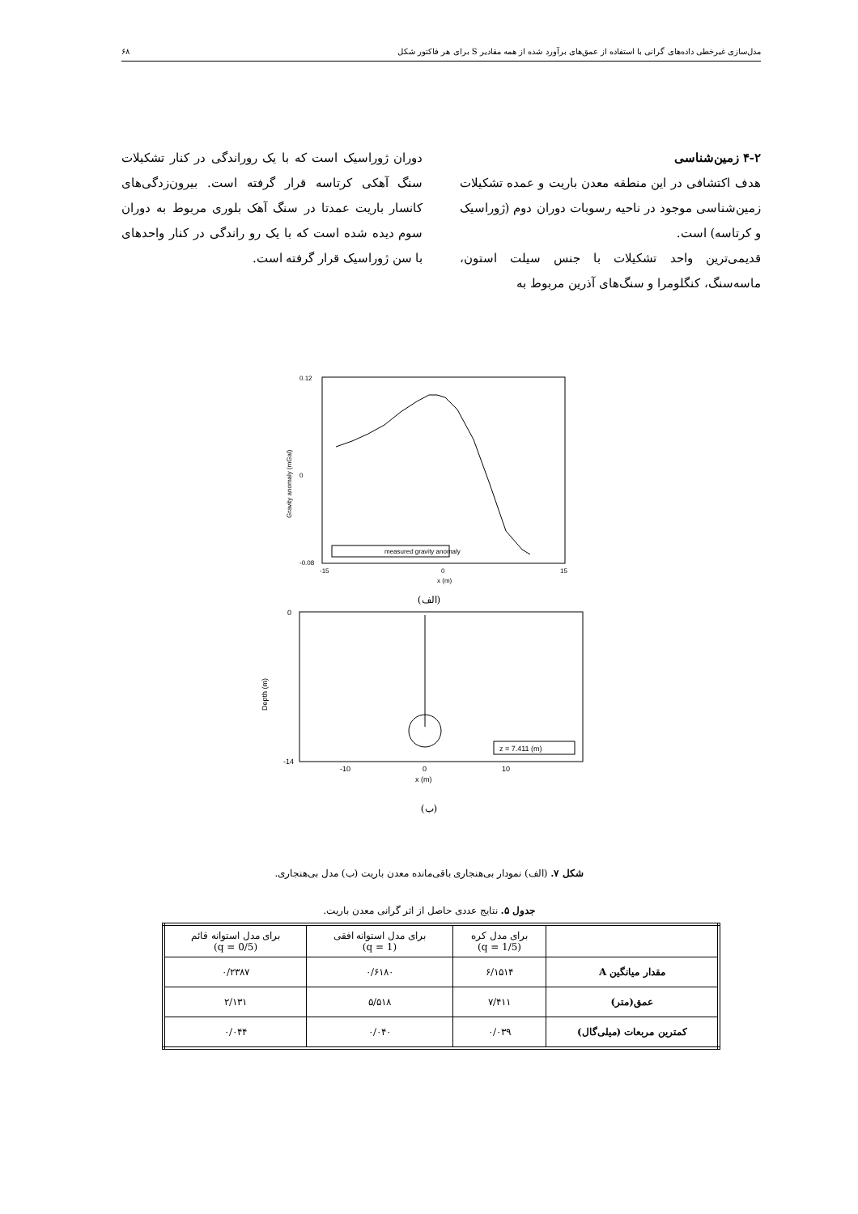مدل‌سازی غیرخطی داده‌های گرانی با استفاده از عمق‌های برآورد شده از همه مقادیر S برای هر فاکتور شکل ۶۸
۴-۲ زمین‌شناسی
هدف اکتشافی در این منطقه معدن باریت و عمده تشکیلات زمین‌شناسی موجود در ناحیه رسوبات دوران دوم (ژوراسیک و کرتاسه) است.
قدیمی‌ترین واحد تشکیلات با جنس سیلت استون، ماسه‌سنگ، کنگلومرا و سنگ‌های آذرین مربوط به
دوران ژوراسیک است که با یک روراندگی در کنار تشکیلات سنگ آهکی کرتاسه قرار گرفته است. بیرون‌زدگی‌های کانسار باریت عمدتا در سنگ آهک بلوری مربوط به دوران سوم دیده شده است که با یک رو راندگی در کنار واحدهای با سن ژوراسیک قرار گرفته است.
measured gravity anomaly
0.12
0
-0.08
-15
0
15
x (m)
Gravity anomaly (mGal)
(الف)
z = 7.411 (m)
0
-14
-10
0
10
x (m)
Depth (m)
(ب)
شکل ۷. (الف) نمودار بی‌هنجاری باقی‌مانده معدن باریت (ب) مدل بی‌هنجاری.
جدول ۵. نتایج عددی حاصل از اثر گرانی معدن باریت.
| | برای مدل کره (q = 1/5) | برای مدل استوانه افقی (q = 1) | برای مدل استوانه قائم (q = 0/5) |
| مقدار میانگین A | ۶/۱۵۱۴ | ۰/۶۱۸۰ | ۰/۲۳۸۷ |
| عمق(متر) | ۷/۴۱۱ | ۵/۵۱۸ | ۲/۱۳۱ |
| کمترین مربعات (میلی‌گال) | ۰/۰۳۹ | ۰/۰۴۰ | ۰/۰۴۴ |